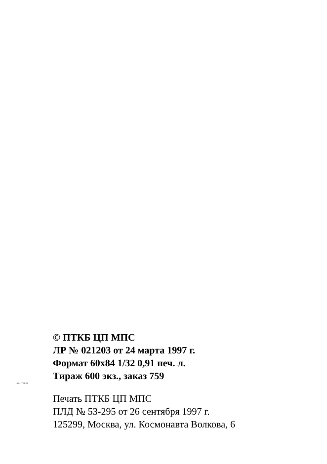© ПТКБ ЦП МПС
ЛР № 021203 от 24 марта 1997 г.
Формат 60х84 1/32 0,91 печ. л.
Тираж 600 экз., заказ 759
-32- -711-99
Печать ПТКБ ЦП МПС
ПЛД № 53-295 от 26 сентября 1997 г.
125299, Москва, ул. Космонавта Волкова, 6